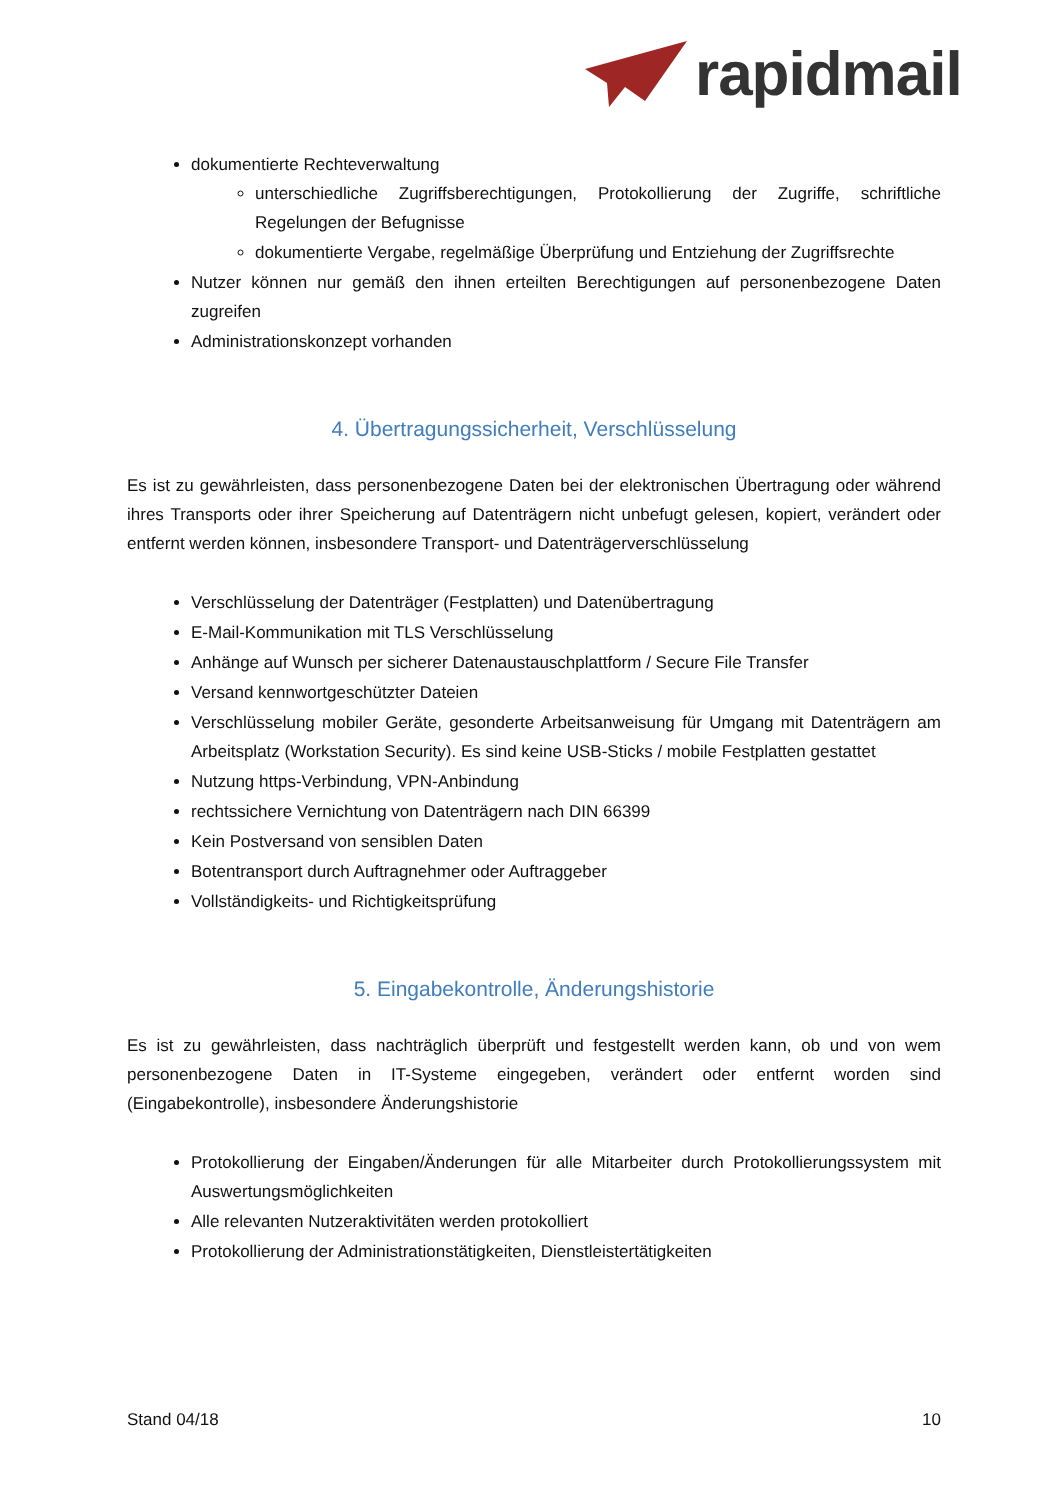rapidmail
dokumentierte Rechteverwaltung
unterschiedliche Zugriffsberechtigungen, Protokollierung der Zugriffe, schriftliche Regelungen der Befugnisse
dokumentierte Vergabe, regelmäßige Überprüfung und Entziehung der Zugriffsrechte
Nutzer können nur gemäß den ihnen erteilten Berechtigungen auf personenbezogene Daten zugreifen
Administrationskonzept vorhanden
4. Übertragungssicherheit, Verschlüsselung
Es ist zu gewährleisten, dass personenbezogene Daten bei der elektronischen Übertragung oder während ihres Transports oder ihrer Speicherung auf Datenträgern nicht unbefugt gelesen, kopiert, verändert oder entfernt werden können, insbesondere Transport- und Datenträgerverschlüsselung
Verschlüsselung der Datenträger (Festplatten) und Datenübertragung
E-Mail-Kommunikation mit TLS Verschlüsselung
Anhänge auf Wunsch per sicherer Datenaustauschplattform / Secure File Transfer
Versand kennwortgeschützter Dateien
Verschlüsselung mobiler Geräte, gesonderte Arbeitsanweisung für Umgang mit Datenträgern am Arbeitsplatz (Workstation Security). Es sind keine USB-Sticks / mobile Festplatten gestattet
Nutzung https-Verbindung, VPN-Anbindung
rechtssichere Vernichtung von Datenträgern nach DIN 66399
Kein Postversand von sensiblen Daten
Botentransport durch Auftragnehmer oder Auftraggeber
Vollständigkeits- und Richtigkeitsprüfung
5. Eingabekontrolle, Änderungshistorie
Es ist zu gewährleisten, dass nachträglich überprüft und festgestellt werden kann, ob und von wem personenbezogene Daten in IT-Systeme eingegeben, verändert oder entfernt worden sind (Eingabekontrolle), insbesondere Änderungshistorie
Protokollierung der Eingaben/Änderungen für alle Mitarbeiter durch Protokollierungssystem mit Auswertungsmöglichkeiten
Alle relevanten Nutzeraktivitäten werden protokolliert
Protokollierung der Administrationstätigkeiten, Dienstleistertätigkeiten
Stand 04/18 10